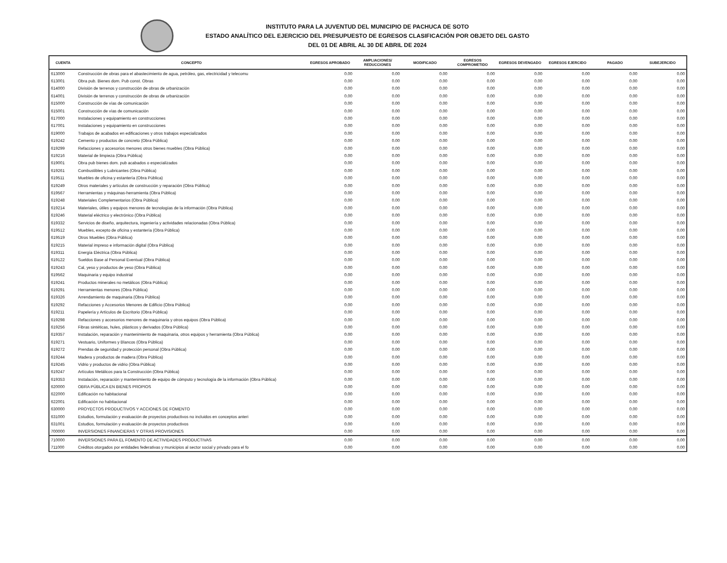INSTITUTO PARA LA JUVENTUD DEL MUNICIPIO DE PACHUCA DE SOTO
ESTADO ANALÍTICO DEL EJERCICIO DEL PRESUPUESTO DE EGRESOS CLASIFICACIÓN POR OBJETO DEL GASTO
DEL 01 DE ABRIL AL 30 DE ABRIL DE 2024
| CUENTA | CONCEPTO | EGRESOS APROBADO | AMPLIACIONES/ REDUCCIONES | MODIFICADO | EGRESOS COMPROMETIDO | EGRESOS DEVENGADO | EGRESOS EJERCIDO | PAGADO | SUBEJERCIDO |
| --- | --- | --- | --- | --- | --- | --- | --- | --- | --- |
| 613000 | Construcción de obras para el abastecimiento de agua, petróleo, gas, electricidad y telecomu | 0.00 | 0.00 | 0.00 | 0.00 | 0.00 | 0.00 | 0.00 | 0.00 |
| 613001 | Obra pub. Bienes dom. Pub const. Obras | 0.00 | 0.00 | 0.00 | 0.00 | 0.00 | 0.00 | 0.00 | 0.00 |
| 614000 | División de terrenos y construcción de obras de urbanización | 0.00 | 0.00 | 0.00 | 0.00 | 0.00 | 0.00 | 0.00 | 0.00 |
| 614001 | División de terrenos y construcción de obras de urbanización | 0.00 | 0.00 | 0.00 | 0.00 | 0.00 | 0.00 | 0.00 | 0.00 |
| 615000 | Construcción de vías de comunicación | 0.00 | 0.00 | 0.00 | 0.00 | 0.00 | 0.00 | 0.00 | 0.00 |
| 615001 | Construcción de vías de comunicación | 0.00 | 0.00 | 0.00 | 0.00 | 0.00 | 0.00 | 0.00 | 0.00 |
| 617000 | Instalaciones y equipamiento en construcciones | 0.00 | 0.00 | 0.00 | 0.00 | 0.00 | 0.00 | 0.00 | 0.00 |
| 617001 | Instalaciones y equipamiento en construcciones | 0.00 | 0.00 | 0.00 | 0.00 | 0.00 | 0.00 | 0.00 | 0.00 |
| 619000 | Trabajos de acabados en edificaciones y otros trabajos especializados | 0.00 | 0.00 | 0.00 | 0.00 | 0.00 | 0.00 | 0.00 | 0.00 |
| 619242 | Cemento y productos de concreto (Obra Pública) | 0.00 | 0.00 | 0.00 | 0.00 | 0.00 | 0.00 | 0.00 | 0.00 |
| 619299 | Refacciones y accesorios menores otros bienes muebles (Obra Pública) | 0.00 | 0.00 | 0.00 | 0.00 | 0.00 | 0.00 | 0.00 | 0.00 |
| 619216 | Material de limpieza (Obra Pública) | 0.00 | 0.00 | 0.00 | 0.00 | 0.00 | 0.00 | 0.00 | 0.00 |
| 619001 | Obra pub bienes dom. pub acabados o especializados | 0.00 | 0.00 | 0.00 | 0.00 | 0.00 | 0.00 | 0.00 | 0.00 |
| 619261 | Combustibles y Lubricantes (Obra Pública) | 0.00 | 0.00 | 0.00 | 0.00 | 0.00 | 0.00 | 0.00 | 0.00 |
| 619511 | Muebles de oficina y estantería (Obra Pública) | 0.00 | 0.00 | 0.00 | 0.00 | 0.00 | 0.00 | 0.00 | 0.00 |
| 619249 | Otros materiales y artículos de construcción y reparación (Obra Pública) | 0.00 | 0.00 | 0.00 | 0.00 | 0.00 | 0.00 | 0.00 | 0.00 |
| 619567 | Herramientas y máquinas-herramienta (Obra Pública) | 0.00 | 0.00 | 0.00 | 0.00 | 0.00 | 0.00 | 0.00 | 0.00 |
| 619248 | Materiales Complementarios (Obra Pública) | 0.00 | 0.00 | 0.00 | 0.00 | 0.00 | 0.00 | 0.00 | 0.00 |
| 619214 | Materiales, útiles y equipos menores de tecnologías de la información (Obra Pública) | 0.00 | 0.00 | 0.00 | 0.00 | 0.00 | 0.00 | 0.00 | 0.00 |
| 619246 | Material eléctrico y electrónico (Obra Pública) | 0.00 | 0.00 | 0.00 | 0.00 | 0.00 | 0.00 | 0.00 | 0.00 |
| 619332 | Servicios de diseño, arquitectura, ingeniería y actividades relacionadas (Obra Pública) | 0.00 | 0.00 | 0.00 | 0.00 | 0.00 | 0.00 | 0.00 | 0.00 |
| 619512 | Muebles, excepto de oficina y estantería (Obra Pública) | 0.00 | 0.00 | 0.00 | 0.00 | 0.00 | 0.00 | 0.00 | 0.00 |
| 619519 | Otros Muebles (Obra Pública) | 0.00 | 0.00 | 0.00 | 0.00 | 0.00 | 0.00 | 0.00 | 0.00 |
| 619215 | Material impreso e información digital (Obra Pública) | 0.00 | 0.00 | 0.00 | 0.00 | 0.00 | 0.00 | 0.00 | 0.00 |
| 619311 | Energía Eléctrica (Obra Pública) | 0.00 | 0.00 | 0.00 | 0.00 | 0.00 | 0.00 | 0.00 | 0.00 |
| 619122 | Sueldos Base al Personal Eventual (Obra Pública) | 0.00 | 0.00 | 0.00 | 0.00 | 0.00 | 0.00 | 0.00 | 0.00 |
| 619243 | Cal, yeso y productos de yeso (Obra Pública) | 0.00 | 0.00 | 0.00 | 0.00 | 0.00 | 0.00 | 0.00 | 0.00 |
| 619562 | Maquinaria y equipo industrial | 0.00 | 0.00 | 0.00 | 0.00 | 0.00 | 0.00 | 0.00 | 0.00 |
| 619241 | Productos minerales no metálicos (Obra Pública) | 0.00 | 0.00 | 0.00 | 0.00 | 0.00 | 0.00 | 0.00 | 0.00 |
| 619291 | Herramientas menores (Obra Pública) | 0.00 | 0.00 | 0.00 | 0.00 | 0.00 | 0.00 | 0.00 | 0.00 |
| 619326 | Arrendamiento de maquinaria (Obra Pública) | 0.00 | 0.00 | 0.00 | 0.00 | 0.00 | 0.00 | 0.00 | 0.00 |
| 619292 | Refacciones y Accesorios Menores de Edificio (Obra Pública) | 0.00 | 0.00 | 0.00 | 0.00 | 0.00 | 0.00 | 0.00 | 0.00 |
| 619211 | Papelería y Artículos de Escritorio (Obra Pública) | 0.00 | 0.00 | 0.00 | 0.00 | 0.00 | 0.00 | 0.00 | 0.00 |
| 619298 | Refacciones y accesorios menores de maquinaria y otros equipos (Obra Pública) | 0.00 | 0.00 | 0.00 | 0.00 | 0.00 | 0.00 | 0.00 | 0.00 |
| 619256 | Fibras sintéticas, hules, plásticos y derivados (Obra Pública) | 0.00 | 0.00 | 0.00 | 0.00 | 0.00 | 0.00 | 0.00 | 0.00 |
| 619357 | Instalación, reparación y mantenimiento de maquinaria, otros equipos y herramienta (Obra Pública) | 0.00 | 0.00 | 0.00 | 0.00 | 0.00 | 0.00 | 0.00 | 0.00 |
| 619271 | Vestuario, Uniformes y Blancos (Obra Pública) | 0.00 | 0.00 | 0.00 | 0.00 | 0.00 | 0.00 | 0.00 | 0.00 |
| 619272 | Prendas de seguridad y protección personal (Obra Pública) | 0.00 | 0.00 | 0.00 | 0.00 | 0.00 | 0.00 | 0.00 | 0.00 |
| 619244 | Madera y productos de madera (Obra Pública) | 0.00 | 0.00 | 0.00 | 0.00 | 0.00 | 0.00 | 0.00 | 0.00 |
| 619245 | Vidrio y productos de vidrio (Obra Pública) | 0.00 | 0.00 | 0.00 | 0.00 | 0.00 | 0.00 | 0.00 | 0.00 |
| 619247 | Artículos Metálicos para la Construcción (Obra Pública) | 0.00 | 0.00 | 0.00 | 0.00 | 0.00 | 0.00 | 0.00 | 0.00 |
| 619353 | Instalación, reparación y mantenimiento de equipo de cómputo y tecnología de la información (Obra Pública) | 0.00 | 0.00 | 0.00 | 0.00 | 0.00 | 0.00 | 0.00 | 0.00 |
| 620000 | OBRA PÚBLICA EN BIENES PROPIOS | 0.00 | 0.00 | 0.00 | 0.00 | 0.00 | 0.00 | 0.00 | 0.00 |
| 622000 | Edificación no habitacional | 0.00 | 0.00 | 0.00 | 0.00 | 0.00 | 0.00 | 0.00 | 0.00 |
| 622001 | Edificación no habitacional | 0.00 | 0.00 | 0.00 | 0.00 | 0.00 | 0.00 | 0.00 | 0.00 |
| 630000 | PROYECTOS PRODUCTIVOS Y ACCIONES DE FOMENTO | 0.00 | 0.00 | 0.00 | 0.00 | 0.00 | 0.00 | 0.00 | 0.00 |
| 631000 | Estudios, formulación y evaluación de proyectos productivos no incluidos en conceptos anteri | 0.00 | 0.00 | 0.00 | 0.00 | 0.00 | 0.00 | 0.00 | 0.00 |
| 631001 | Estudios, formulación y evaluación de proyectos productivos | 0.00 | 0.00 | 0.00 | 0.00 | 0.00 | 0.00 | 0.00 | 0.00 |
| 700000 | INVERSIONES FINANCIERAS Y OTRAS PROVISIONES | 0.00 | 0.00 | 0.00 | 0.00 | 0.00 | 0.00 | 0.00 | 0.00 |
| 710000 | INVERSIONES PARA EL FOMENTO DE ACTIVIDADES PRODUCTIVAS | 0.00 | 0.00 | 0.00 | 0.00 | 0.00 | 0.00 | 0.00 | 0.00 |
| 711000 | Créditos otorgados por entidades federativas y municipios al sector social y privado para el fo | 0.00 | 0.00 | 0.00 | 0.00 | 0.00 | 0.00 | 0.00 | 0.00 |